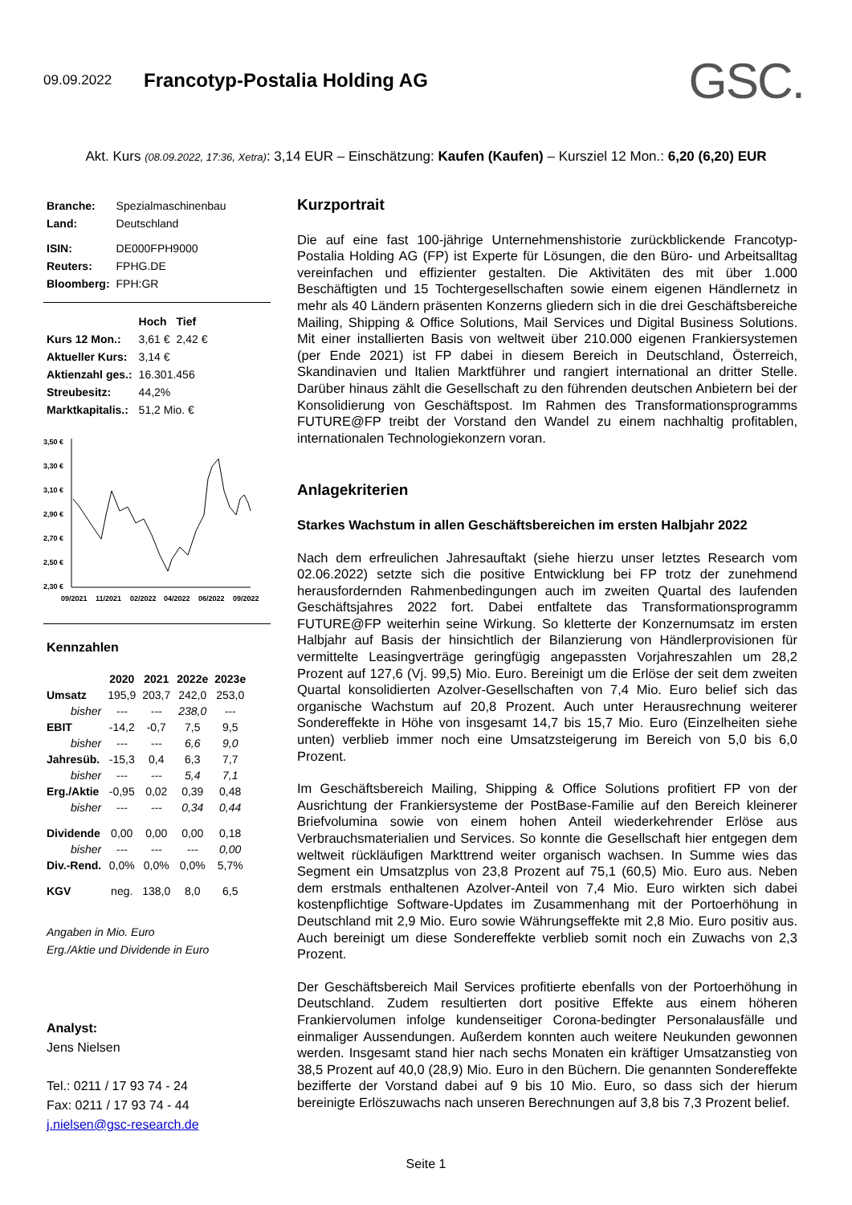09.09.2022
Francotyp-Postalia Holding AG
GSC.
Akt. Kurs (08.09.2022, 17:36, Xetra): 3,14 EUR – Einschätzung: Kaufen (Kaufen) – Kursziel 12 Mon.: 6,20 (6,20) EUR
| Branche: | Spezialmaschinenbau |
| Land: | Deutschland |
| ISIN: | DE000FPH9000 |
| Reuters: | FPHG.DE |
| Bloomberg: | FPH:GR |
| | Hoch | Tief |
| Kurs 12 Mon.: | 3,61 € | 2,42 € |
| Aktueller Kurs: | 3,14 € | |
| Aktienzahl ges.: | 16.301.456 | |
| Streubesitz: | 44,2% | |
| Marktkapitalis.: | 51,2 Mio. € | |
3,50 €
3,30 €
3,10 €
2,90 €
2,70 €
2,50 €
2,30 €
09/2021
11/2021
02/2022
04/2022
06/2022
09/2022
Kennzahlen
| | 2020 | 2021 | 2022e | 2023e |
| --- | --- | --- | --- | --- |
| Umsatz | 195,9 | 203,7 | 242,0 | 253,0 |
| bisher | --- | --- | 238,0 | --- |
| EBIT | -14,2 | -0,7 | 7,5 | 9,5 |
| bisher | --- | --- | 6,6 | 9,0 |
| Jahresüb. | -15,3 | 0,4 | 6,3 | 7,7 |
| bisher | --- | --- | 5,4 | 7,1 |
| Erg./Aktie | -0,95 | 0,02 | 0,39 | 0,48 |
| bisher | --- | --- | 0,34 | 0,44 |
| Dividende | 0,00 | 0,00 | 0,00 | 0,18 |
| bisher | --- | --- | --- | 0,00 |
| Div.-Rend. | 0,0% | 0,0% | 0,0% | 5,7% |
| KGV | neg. | 138,0 | 8,0 | 6,5 |
Angaben in Mio. Euro
Erg./Aktie und Dividende in Euro
Analyst:
Jens Nielsen
Tel.: 0211 / 17 93 74 - 24
Fax: 0211 / 17 93 74 - 44
j.nielsen@gsc-research.de
Kurzportrait
Die auf eine fast 100-jährige Unternehmenshistorie zurückblickende Francotyp-Postalia Holding AG (FP) ist Experte für Lösungen, die den Büro- und Arbeitsalltag vereinfachen und effizienter gestalten. Die Aktivitäten des mit über 1.000 Beschäftigten und 15 Tochtergesellschaften sowie einem eigenen Händlernetz in mehr als 40 Ländern präsenten Konzerns gliedern sich in die drei Geschäftsbereiche Mailing, Shipping & Office Solutions, Mail Services und Digital Business Solutions. Mit einer installierten Basis von weltweit über 210.000 eigenen Frankiersystemen (per Ende 2021) ist FP dabei in diesem Bereich in Deutschland, Österreich, Skandinavien und Italien Marktführer und rangiert international an dritter Stelle. Darüber hinaus zählt die Gesellschaft zu den führenden deutschen Anbietern bei der Konsolidierung von Geschäftspost. Im Rahmen des Transformationsprogramms FUTURE@FP treibt der Vorstand den Wandel zu einem nachhaltig profitablen, internationalen Technologiekonzern voran.
Anlagekriterien
Starkes Wachstum in allen Geschäftsbereichen im ersten Halbjahr 2022
Nach dem erfreulichen Jahresauftakt (siehe hierzu unser letztes Research vom 02.06.2022) setzte sich die positive Entwicklung bei FP trotz der zunehmend herausfordernden Rahmenbedingungen auch im zweiten Quartal des laufenden Geschäftsjahres 2022 fort. Dabei entfaltete das Transformationsprogramm FUTURE@FP weiterhin seine Wirkung. So kletterte der Konzernumsatz im ersten Halbjahr auf Basis der hinsichtlich der Bilanzierung von Händlerprovisionen für vermittelte Leasingverträge geringfügig angepassten Vorjahreszahlen um 28,2 Prozent auf 127,6 (Vj. 99,5) Mio. Euro. Bereinigt um die Erlöse der seit dem zweiten Quartal konsolidierten Azolver-Gesellschaften von 7,4 Mio. Euro belief sich das organische Wachstum auf 20,8 Prozent. Auch unter Herausrechnung weiterer Sondereffekte in Höhe von insgesamt 14,7 bis 15,7 Mio. Euro (Einzelheiten siehe unten) verblieb immer noch eine Umsatzsteigerung im Bereich von 5,0 bis 6,0 Prozent.
Im Geschäftsbereich Mailing, Shipping & Office Solutions profitiert FP von der Ausrichtung der Frankiersysteme der PostBase-Familie auf den Bereich kleinerer Briefvolumina sowie von einem hohen Anteil wiederkehrender Erlöse aus Verbrauchsmaterialien und Services. So konnte die Gesellschaft hier entgegen dem weltweit rückläufigen Markttrend weiter organisch wachsen. In Summe wies das Segment ein Umsatzplus von 23,8 Prozent auf 75,1 (60,5) Mio. Euro aus. Neben dem erstmals enthaltenen Azolver-Anteil von 7,4 Mio. Euro wirkten sich dabei kostenpflichtige Software-Updates im Zusammenhang mit der Portoerhöhung in Deutschland mit 2,9 Mio. Euro sowie Währungseffekte mit 2,8 Mio. Euro positiv aus. Auch bereinigt um diese Sondereffekte verblieb somit noch ein Zuwachs von 2,3 Prozent.
Der Geschäftsbereich Mail Services profitierte ebenfalls von der Portoerhöhung in Deutschland. Zudem resultierten dort positive Effekte aus einem höheren Frankiervolumen infolge kundenseitiger Corona-bedingter Personalausfälle und einmaliger Aussendungen. Außerdem konnten auch weitere Neukunden gewonnen werden. Insgesamt stand hier nach sechs Monaten ein kräftiger Umsatzanstieg von 38,5 Prozent auf 40,0 (28,9) Mio. Euro in den Büchern. Die genannten Sondereffekte bezifferte der Vorstand dabei auf 9 bis 10 Mio. Euro, so dass sich der hierum bereinigte Erlöszuwachs nach unseren Berechnungen auf 3,8 bis 7,3 Prozent belief.
Seite 1